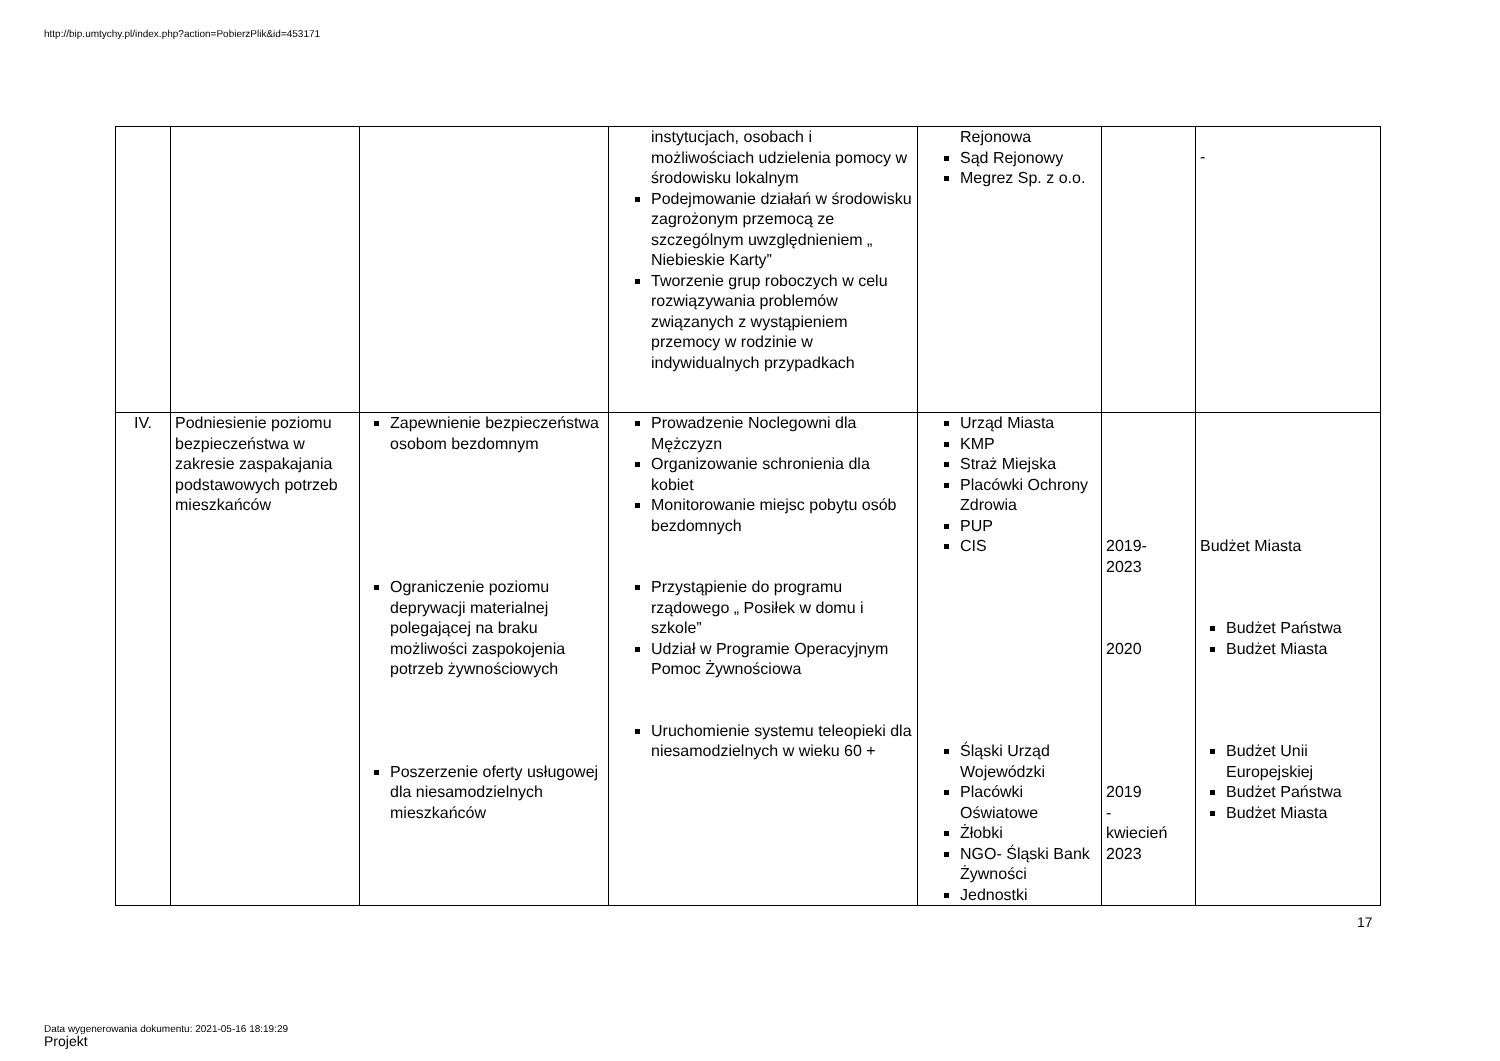http://bip.umtychy.pl/index.php?action=PobierzPlik&id=453171
| | | | instytucjach, osobach i możliwościach udzielenia pomocy w środowisku lokalnym Podejmowanie działań w środowisku zagrożonym przemocą ze szczególnym uwzględnieniem „ Niebieskie Karty” Tworzenie grup roboczych w celu rozwiązywania problemów związanych z wystąpieniem przemocy w rodzinie w indywidualnych przypadkach | Rejonowa Sąd Rejonowy Megrez Sp. z o.o. | | - |
| IV. | Podniesienie poziomu bezpieczeństwa w zakresie zaspakajania podstawowych potrzeb mieszkańców | Zapewnienie bezpieczeństwa osobom bezdomnym Ograniczenie poziomu deprywacji materialnej polegającej na braku możliwości zaspokojenia potrzeb żywnościowych Poszerzenie oferty usługowej dla niesamodzielnych mieszkańców | Prowadzenie Noclegowni dla Mężczyzn Organizowanie schronienia dla kobiet Monitorowanie miejsc pobytu osób bezdomnych Przystąpienie do programu rządowego „ Posiłek w domu i szkole” Udział w Programie Operacyjnym Pomoc Żywnościowa Uruchomienie systemu teleopieki dla niesamodzielnych w wieku 60 + | Urząd Miasta KMP Straż Miejska Placówki Ochrony Zdrowia PUP CIS Śląski Urząd Wojewódzki Placówki Oświatowe Żłobki NGO- Śląski Bank Żywności Jednostki | 2019- 2023 2020 2019 - kwiecień 2023 | Budżet Miasta Budżet Państwa Budżet Miasta Budżet Unii Europejskiej Budżet Państwa Budżet Miasta |
17
Data wygenerowania dokumentu: 2021-05-16 18:19:29
Projekt